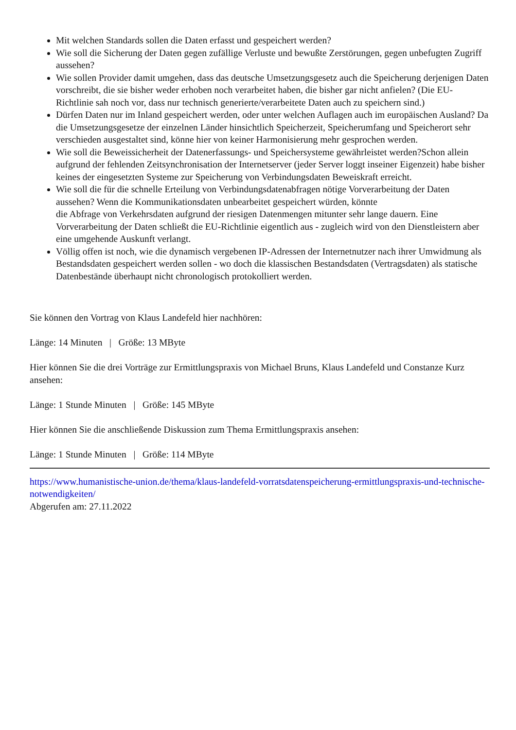Mit welchen Standards sollen die Daten erfasst und gespeichert werden?
Wie soll die Sicherung der Daten gegen zufällige Verluste und bewußte Zerstörungen, gegen unbefugten Zugriff aussehen?
Wie sollen Provider damit umgehen, dass das deutsche Umsetzungsgesetz auch die Speicherung derjenigen Daten vorschreibt, die sie bisher weder erhoben noch verarbeitet haben, die bisher gar nicht anfielen? (Die EU-Richtlinie sah noch vor, dass nur technisch generierte/verarbeitete Daten auch zu speichern sind.)
Dürfen Daten nur im Inland gespeichert werden, oder unter welchen Auflagen auch im europäischen Ausland? Da die Umsetzungsgesetze der einzelnen Länder hinsichtlich Speicherzeit, Speicherumfang und Speicherort sehr verschieden ausgestaltet sind, könne hier von keiner Harmonisierung mehr gesprochen werden.
Wie soll die Beweissicherheit der Datenerfassungs- und Speichersysteme gewährleistet werden?Schon allein aufgrund der fehlenden Zeitsynchronisation der Internetserver (jeder Server loggt inseiner Eigenzeit) habe bisher keines der eingesetzten Systeme zur Speicherung von Verbindungsdaten Beweiskraft erreicht.
Wie soll die für die schnelle Erteilung von Verbindungsdatenabfragen nötige Vorverarbeitung der Daten aussehen? Wenn die Kommunikationsdaten unbearbeitet gespeichert würden, könnte
die Abfrage von Verkehrsdaten aufgrund der riesigen Datenmengen mitunter sehr lange dauern. Eine Vorverarbeitung der Daten schließt die EU-Richtlinie eigentlich aus - zugleich wird von den Dienstleistern aber eine umgehende Auskunft verlangt.
Völlig offen ist noch, wie die dynamisch vergebenen IP-Adressen der Internetnutzer nach ihrer Umwidmung als Bestandsdaten gespeichert werden sollen - wo doch die klassischen Bestandsdaten (Vertragsdaten) als statische Datenbestände überhaupt nicht chronologisch protokolliert werden.
Sie können den Vortrag von Klaus Landefeld hier nachhören:
Länge: 14 Minuten | Größe: 13 MByte
Hier können Sie die drei Vorträge zur Ermittlungspraxis von Michael Bruns, Klaus Landefeld und Constanze Kurz ansehen:
Länge: 1 Stunde Minuten | Größe: 145 MByte
Hier können Sie die anschließende Diskussion zum Thema Ermittlungspraxis ansehen:
Länge: 1 Stunde Minuten | Größe: 114 MByte
https://www.humanistische-union.de/thema/klaus-landefeld-vorratsdatenspeicherung-ermittlungspraxis-und-technische-notwendigkeiten/
Abgerufen am: 27.11.2022